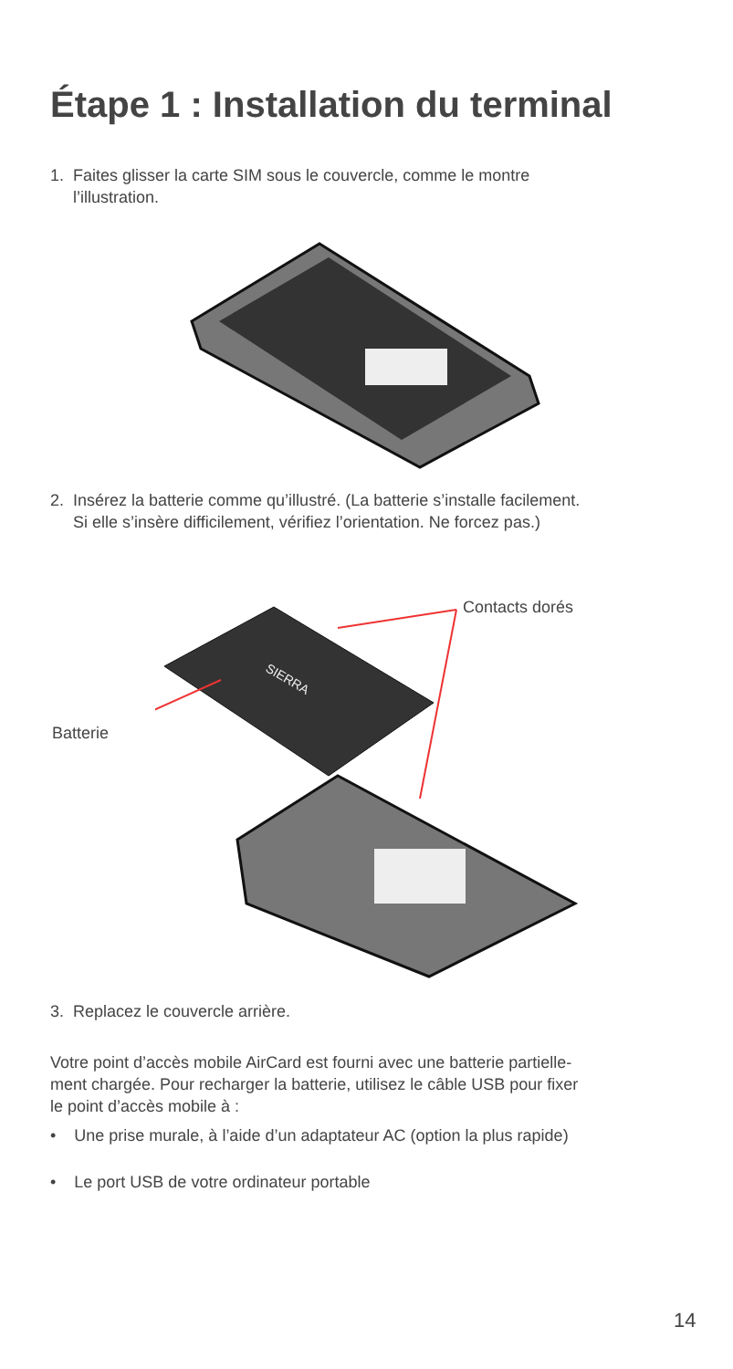Étape 1 : Installation du terminal
1. Faites glisser la carte SIM sous le couvercle, comme le montre
l’illustration.
2. Insérez la batterie comme qu’illustré. (La batterie s’installe facilement.
Si elle s’insère difficilement, vérifiez l’orientation. Ne forcez pas.)
Contacts dorés
Batterie
SIERRA
3. Replacez le couvercle arrière.
Votre point d’accès mobile AirCard est fourni avec une batterie partielle-
ment chargée. Pour recharger la batterie, utilisez le câble USB pour fixer
le point d’accès mobile à :
• Une prise murale, à l’aide d’un adaptateur AC (option la plus rapide)
• Le port USB de votre ordinateur portable
14